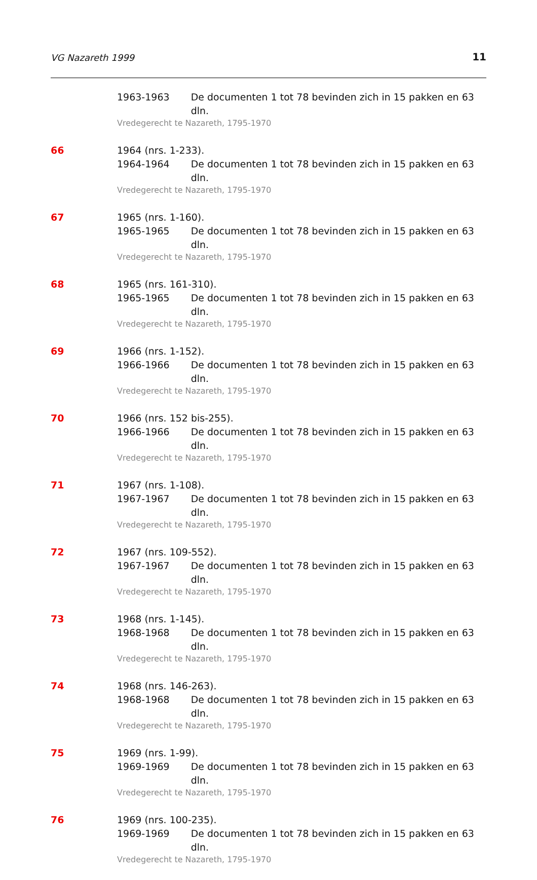VG Nazareth 1999 11
1963-1963 De documenten 1 tot 78 bevinden zich in 15 pakken en 63 dln.
Vredegerecht te Nazareth, 1795-1970
66 1964 (nrs. 1-233).
1964-1964 De documenten 1 tot 78 bevinden zich in 15 pakken en 63 dln.
Vredegerecht te Nazareth, 1795-1970
67 1965 (nrs. 1-160).
1965-1965 De documenten 1 tot 78 bevinden zich in 15 pakken en 63 dln.
Vredegerecht te Nazareth, 1795-1970
68 1965 (nrs. 161-310).
1965-1965 De documenten 1 tot 78 bevinden zich in 15 pakken en 63 dln.
Vredegerecht te Nazareth, 1795-1970
69 1966 (nrs. 1-152).
1966-1966 De documenten 1 tot 78 bevinden zich in 15 pakken en 63 dln.
Vredegerecht te Nazareth, 1795-1970
70 1966 (nrs. 152 bis-255).
1966-1966 De documenten 1 tot 78 bevinden zich in 15 pakken en 63 dln.
Vredegerecht te Nazareth, 1795-1970
71 1967 (nrs. 1-108).
1967-1967 De documenten 1 tot 78 bevinden zich in 15 pakken en 63 dln.
Vredegerecht te Nazareth, 1795-1970
72 1967 (nrs. 109-552).
1967-1967 De documenten 1 tot 78 bevinden zich in 15 pakken en 63 dln.
Vredegerecht te Nazareth, 1795-1970
73 1968 (nrs. 1-145).
1968-1968 De documenten 1 tot 78 bevinden zich in 15 pakken en 63 dln.
Vredegerecht te Nazareth, 1795-1970
74 1968 (nrs. 146-263).
1968-1968 De documenten 1 tot 78 bevinden zich in 15 pakken en 63 dln.
Vredegerecht te Nazareth, 1795-1970
75 1969 (nrs. 1-99).
1969-1969 De documenten 1 tot 78 bevinden zich in 15 pakken en 63 dln.
Vredegerecht te Nazareth, 1795-1970
76 1969 (nrs. 100-235).
1969-1969 De documenten 1 tot 78 bevinden zich in 15 pakken en 63 dln.
Vredegerecht te Nazareth, 1795-1970